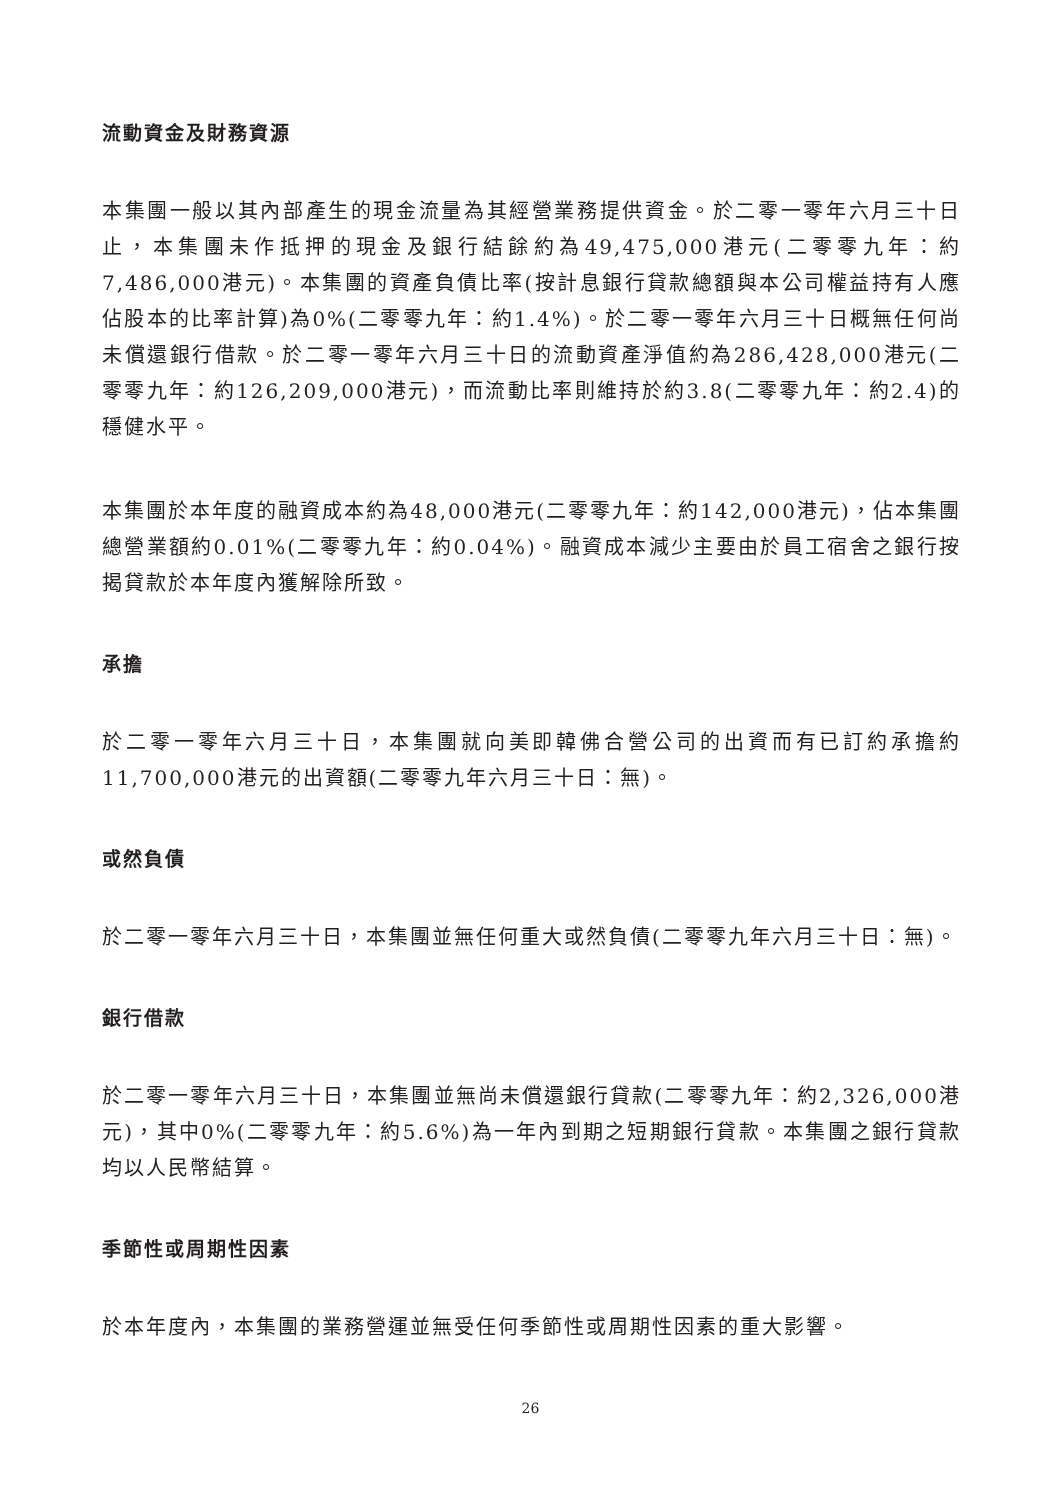流動資金及財務資源
本集團一般以其內部產生的現金流量為其經營業務提供資金。於二零一零年六月三十日止，本集團未作抵押的現金及銀行結餘約為49,475,000港元(二零零九年：約7,486,000港元)。本集團的資產負債比率(按計息銀行貸款總額與本公司權益持有人應佔股本的比率計算)為0%(二零零九年：約1.4%)。於二零一零年六月三十日概無任何尚未償還銀行借款。於二零一零年六月三十日的流動資產淨值約為286,428,000港元(二零零九年：約126,209,000港元)，而流動比率則維持於約3.8(二零零九年：約2.4)的穩健水平。
本集團於本年度的融資成本約為48,000港元(二零零九年：約142,000港元)，佔本集團總營業額約0.01%(二零零九年：約0.04%)。融資成本減少主要由於員工宿舍之銀行按揭貸款於本年度內獲解除所致。
承擔
於二零一零年六月三十日，本集團就向美即韓佛合營公司的出資而有已訂約承擔約11,700,000港元的出資額(二零零九年六月三十日：無)。
或然負債
於二零一零年六月三十日，本集團並無任何重大或然負債(二零零九年六月三十日：無)。
銀行借款
於二零一零年六月三十日，本集團並無尚未償還銀行貸款(二零零九年：約2,326,000港元)，其中0%(二零零九年：約5.6%)為一年內到期之短期銀行貸款。本集團之銀行貸款均以人民幣結算。
季節性或周期性因素
於本年度內，本集團的業務營運並無受任何季節性或周期性因素的重大影響。
26